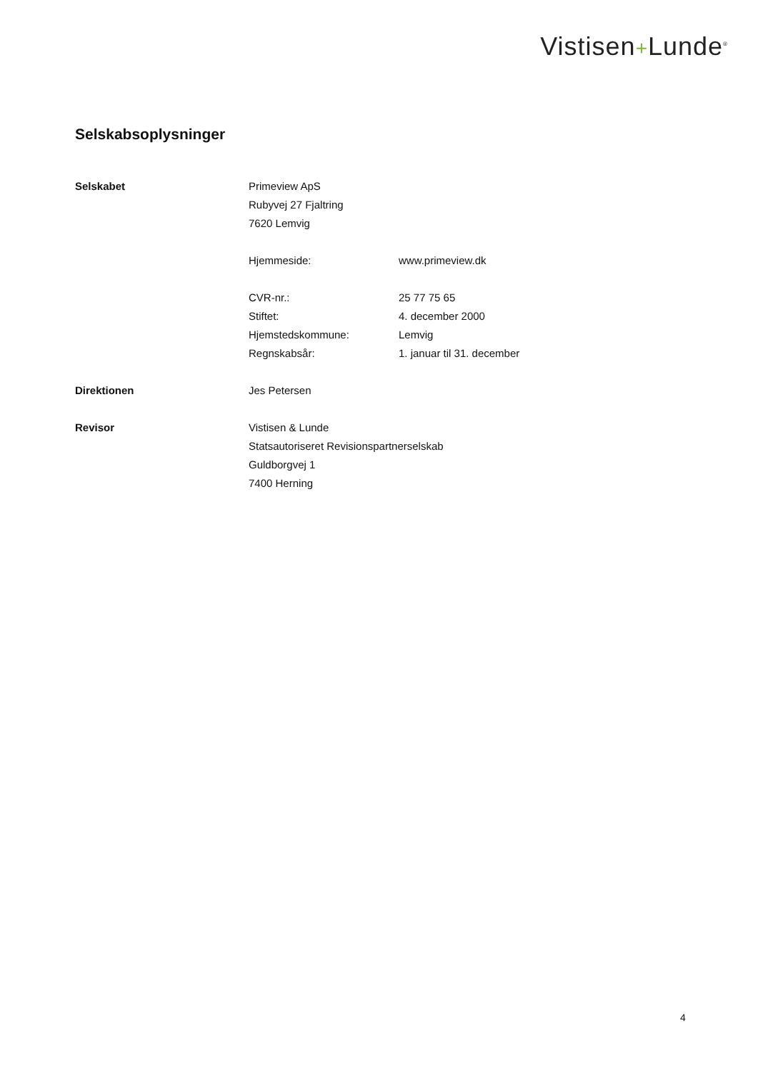Vistisen+Lunde<sup>®</sup>
Selskabsoplysninger
Selskabet Primeview ApS
Rubyvej 27 Fjaltring
7620 Lemvig
Hjemmeside: www.primeview.dk
CVR-nr.: 25 77 75 65
Stiftet: 4. december 2000
Hjemstedskommune: Lemvig
Regnskabsår: 1. januar til 31. december
Direktionen Jes Petersen
Revisor Vistisen & Lunde
Statsautoriseret Revisionspartnerselskab
Guldborgvej 1
7400 Herning
4